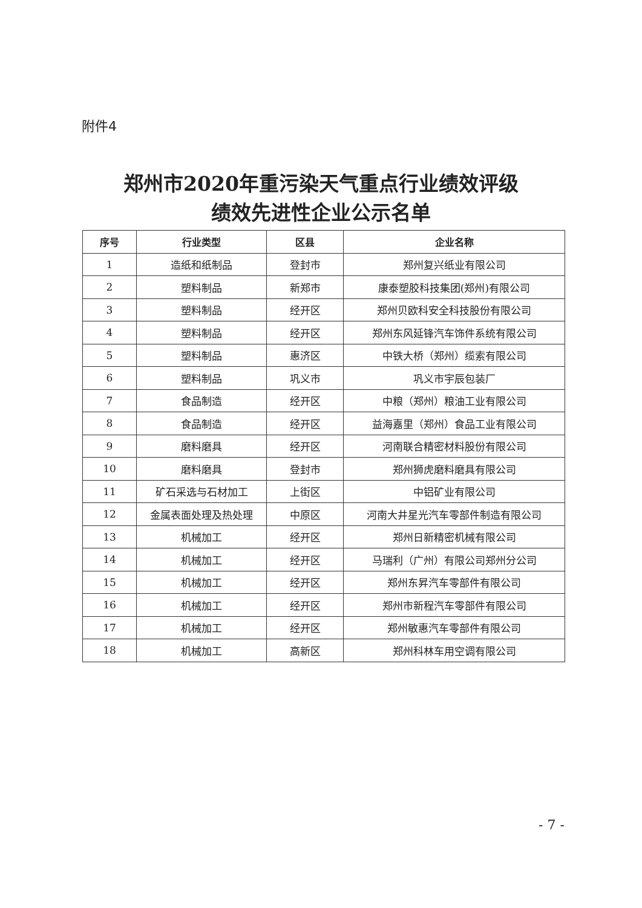附件4
郑州市2020年重污染天气重点行业绩效评级
绩效先进性企业公示名单
| 序号 | 行业类型 | 区县 | 企业名称 |
| --- | --- | --- | --- |
| 1 | 造纸和纸制品 | 登封市 | 郑州复兴纸业有限公司 |
| 2 | 塑料制品 | 新郑市 | 康泰塑胶科技集团(郑州)有限公司 |
| 3 | 塑料制品 | 经开区 | 郑州贝欧科安全科技股份有限公司 |
| 4 | 塑料制品 | 经开区 | 郑州东风延锋汽车饰件系统有限公司 |
| 5 | 塑料制品 | 惠济区 | 中铁大桥（郑州）缆索有限公司 |
| 6 | 塑料制品 | 巩义市 | 巩义市宇辰包装厂 |
| 7 | 食品制造 | 经开区 | 中粮（郑州）粮油工业有限公司 |
| 8 | 食品制造 | 经开区 | 益海嘉里（郑州）食品工业有限公司 |
| 9 | 磨料磨具 | 经开区 | 河南联合精密材料股份有限公司 |
| 10 | 磨料磨具 | 登封市 | 郑州狮虎磨料磨具有限公司 |
| 11 | 矿石采选与石材加工 | 上街区 | 中铝矿业有限公司 |
| 12 | 金属表面处理及热处理 | 中原区 | 河南大井星光汽车零部件制造有限公司 |
| 13 | 机械加工 | 经开区 | 郑州日新精密机械有限公司 |
| 14 | 机械加工 | 经开区 | 马瑞利（广州）有限公司郑州分公司 |
| 15 | 机械加工 | 经开区 | 郑州东昇汽车零部件有限公司 |
| 16 | 机械加工 | 经开区 | 郑州市新程汽车零部件有限公司 |
| 17 | 机械加工 | 经开区 | 郑州敏惠汽车零部件有限公司 |
| 18 | 机械加工 | 高新区 | 郑州科林车用空调有限公司 |
- 7 -